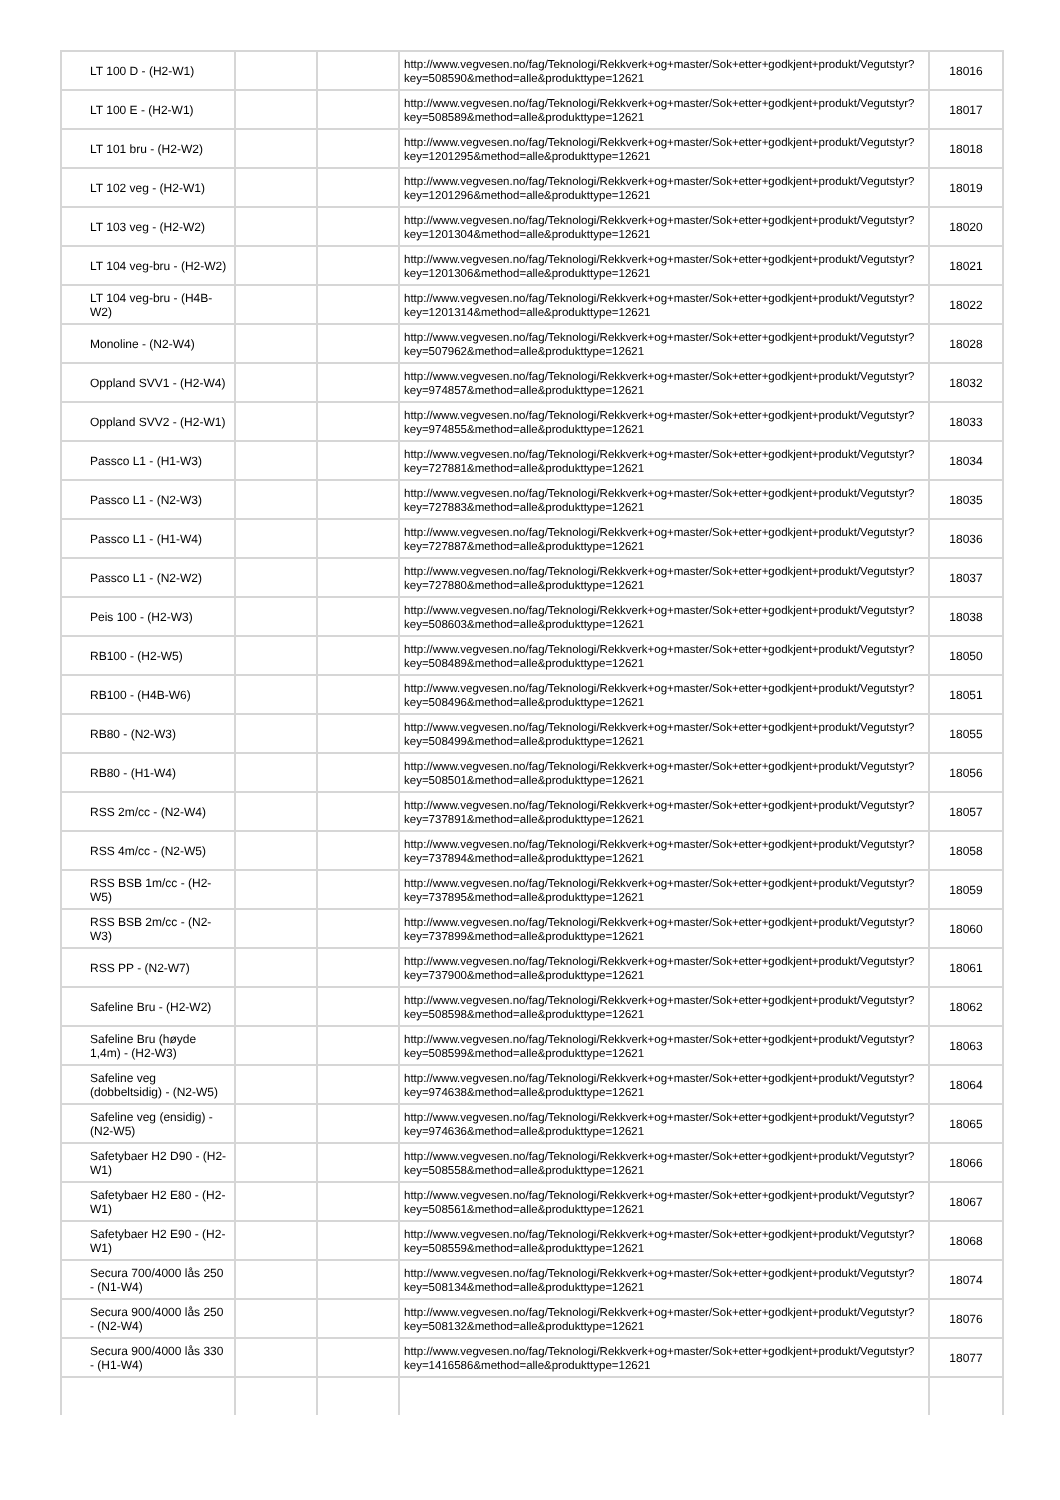| LT 100 D - (H2-W1) | | | http://www.vegvesen.no/fag/Teknologi/Rekkverk+og+master/Sok+etter+godkjent+produkt/Vegutstyr? key=508590&method=alle&produkttype=12621 | 18016 |
| LT 100 E - (H2-W1) | | | http://www.vegvesen.no/fag/Teknologi/Rekkverk+og+master/Sok+etter+godkjent+produkt/Vegutstyr? key=508589&method=alle&produkttype=12621 | 18017 |
| LT 101 bru - (H2-W2) | | | http://www.vegvesen.no/fag/Teknologi/Rekkverk+og+master/Sok+etter+godkjent+produkt/Vegutstyr? key=1201295&method=alle&produkttype=12621 | 18018 |
| LT 102 veg - (H2-W1) | | | http://www.vegvesen.no/fag/Teknologi/Rekkverk+og+master/Sok+etter+godkjent+produkt/Vegutstyr? key=1201296&method=alle&produkttype=12621 | 18019 |
| LT 103 veg - (H2-W2) | | | http://www.vegvesen.no/fag/Teknologi/Rekkverk+og+master/Sok+etter+godkjent+produkt/Vegutstyr? key=1201304&method=alle&produkttype=12621 | 18020 |
| LT 104 veg-bru - (H2-W2) | | | http://www.vegvesen.no/fag/Teknologi/Rekkverk+og+master/Sok+etter+godkjent+produkt/Vegutstyr? key=1201306&method=alle&produkttype=12621 | 18021 |
| LT 104 veg-bru - (H4B-W2) | | | http://www.vegvesen.no/fag/Teknologi/Rekkverk+og+master/Sok+etter+godkjent+produkt/Vegutstyr? key=1201314&method=alle&produkttype=12621 | 18022 |
| Monoline - (N2-W4) | | | http://www.vegvesen.no/fag/Teknologi/Rekkverk+og+master/Sok+etter+godkjent+produkt/Vegutstyr? key=507962&method=alle&produkttype=12621 | 18028 |
| Oppland SVV1 - (H2-W4) | | | http://www.vegvesen.no/fag/Teknologi/Rekkverk+og+master/Sok+etter+godkjent+produkt/Vegutstyr? key=974857&method=alle&produkttype=12621 | 18032 |
| Oppland SVV2 - (H2-W1) | | | http://www.vegvesen.no/fag/Teknologi/Rekkverk+og+master/Sok+etter+godkjent+produkt/Vegutstyr? key=974855&method=alle&produkttype=12621 | 18033 |
| Passco L1 - (H1-W3) | | | http://www.vegvesen.no/fag/Teknologi/Rekkverk+og+master/Sok+etter+godkjent+produkt/Vegutstyr? key=727881&method=alle&produkttype=12621 | 18034 |
| Passco L1 - (N2-W3) | | | http://www.vegvesen.no/fag/Teknologi/Rekkverk+og+master/Sok+etter+godkjent+produkt/Vegutstyr? key=727883&method=alle&produkttype=12621 | 18035 |
| Passco L1 - (H1-W4) | | | http://www.vegvesen.no/fag/Teknologi/Rekkverk+og+master/Sok+etter+godkjent+produkt/Vegutstyr? key=727887&method=alle&produkttype=12621 | 18036 |
| Passco L1 - (N2-W2) | | | http://www.vegvesen.no/fag/Teknologi/Rekkverk+og+master/Sok+etter+godkjent+produkt/Vegutstyr? key=727880&method=alle&produkttype=12621 | 18037 |
| Peis 100 - (H2-W3) | | | http://www.vegvesen.no/fag/Teknologi/Rekkverk+og+master/Sok+etter+godkjent+produkt/Vegutstyr? key=508603&method=alle&produkttype=12621 | 18038 |
| RB100 - (H2-W5) | | | http://www.vegvesen.no/fag/Teknologi/Rekkverk+og+master/Sok+etter+godkjent+produkt/Vegutstyr? key=508489&method=alle&produkttype=12621 | 18050 |
| RB100 - (H4B-W6) | | | http://www.vegvesen.no/fag/Teknologi/Rekkverk+og+master/Sok+etter+godkjent+produkt/Vegutstyr? key=508496&method=alle&produkttype=12621 | 18051 |
| RB80 - (N2-W3) | | | http://www.vegvesen.no/fag/Teknologi/Rekkverk+og+master/Sok+etter+godkjent+produkt/Vegutstyr? key=508499&method=alle&produkttype=12621 | 18055 |
| RB80 - (H1-W4) | | | http://www.vegvesen.no/fag/Teknologi/Rekkverk+og+master/Sok+etter+godkjent+produkt/Vegutstyr? key=508501&method=alle&produkttype=12621 | 18056 |
| RSS 2m/cc - (N2-W4) | | | http://www.vegvesen.no/fag/Teknologi/Rekkverk+og+master/Sok+etter+godkjent+produkt/Vegutstyr? key=737891&method=alle&produkttype=12621 | 18057 |
| RSS 4m/cc - (N2-W5) | | | http://www.vegvesen.no/fag/Teknologi/Rekkverk+og+master/Sok+etter+godkjent+produkt/Vegutstyr? key=737894&method=alle&produkttype=12621 | 18058 |
| RSS BSB 1m/cc - (H2-W5) | | | http://www.vegvesen.no/fag/Teknologi/Rekkverk+og+master/Sok+etter+godkjent+produkt/Vegutstyr? key=737895&method=alle&produkttype=12621 | 18059 |
| RSS BSB 2m/cc - (N2-W3) | | | http://www.vegvesen.no/fag/Teknologi/Rekkverk+og+master/Sok+etter+godkjent+produkt/Vegutstyr? key=737899&method=alle&produkttype=12621 | 18060 |
| RSS PP - (N2-W7) | | | http://www.vegvesen.no/fag/Teknologi/Rekkverk+og+master/Sok+etter+godkjent+produkt/Vegutstyr? key=737900&method=alle&produkttype=12621 | 18061 |
| Safeline Bru - (H2-W2) | | | http://www.vegvesen.no/fag/Teknologi/Rekkverk+og+master/Sok+etter+godkjent+produkt/Vegutstyr? key=508598&method=alle&produkttype=12621 | 18062 |
| Safeline Bru (høyde 1,4m) - (H2-W3) | | | http://www.vegvesen.no/fag/Teknologi/Rekkverk+og+master/Sok+etter+godkjent+produkt/Vegutstyr? key=508599&method=alle&produkttype=12621 | 18063 |
| Safeline veg (dobbeltsidig) - (N2-W5) | | | http://www.vegvesen.no/fag/Teknologi/Rekkverk+og+master/Sok+etter+godkjent+produkt/Vegutstyr? key=974638&method=alle&produkttype=12621 | 18064 |
| Safeline veg (ensidig) - (N2-W5) | | | http://www.vegvesen.no/fag/Teknologi/Rekkverk+og+master/Sok+etter+godkjent+produkt/Vegutstyr? key=974636&method=alle&produkttype=12621 | 18065 |
| Safetybaer H2 D90 - (H2-W1) | | | http://www.vegvesen.no/fag/Teknologi/Rekkverk+og+master/Sok+etter+godkjent+produkt/Vegutstyr? key=508558&method=alle&produkttype=12621 | 18066 |
| Safetybaer H2 E80 - (H2-W1) | | | http://www.vegvesen.no/fag/Teknologi/Rekkverk+og+master/Sok+etter+godkjent+produkt/Vegutstyr? key=508561&method=alle&produkttype=12621 | 18067 |
| Safetybaer H2 E90 - (H2-W1) | | | http://www.vegvesen.no/fag/Teknologi/Rekkverk+og+master/Sok+etter+godkjent+produkt/Vegutstyr? key=508559&method=alle&produkttype=12621 | 18068 |
| Secura 700/4000 lås 250 - (N1-W4) | | | http://www.vegvesen.no/fag/Teknologi/Rekkverk+og+master/Sok+etter+godkjent+produkt/Vegutstyr? key=508134&method=alle&produkttype=12621 | 18074 |
| Secura 900/4000 lås 250 - (N2-W4) | | | http://www.vegvesen.no/fag/Teknologi/Rekkverk+og+master/Sok+etter+godkjent+produkt/Vegutstyr? key=508132&method=alle&produkttype=12621 | 18076 |
| Secura 900/4000 lås 330 - (H1-W4) | | | http://www.vegvesen.no/fag/Teknologi/Rekkverk+og+master/Sok+etter+godkjent+produkt/Vegutstyr? key=1416586&method=alle&produkttype=12621 | 18077 |